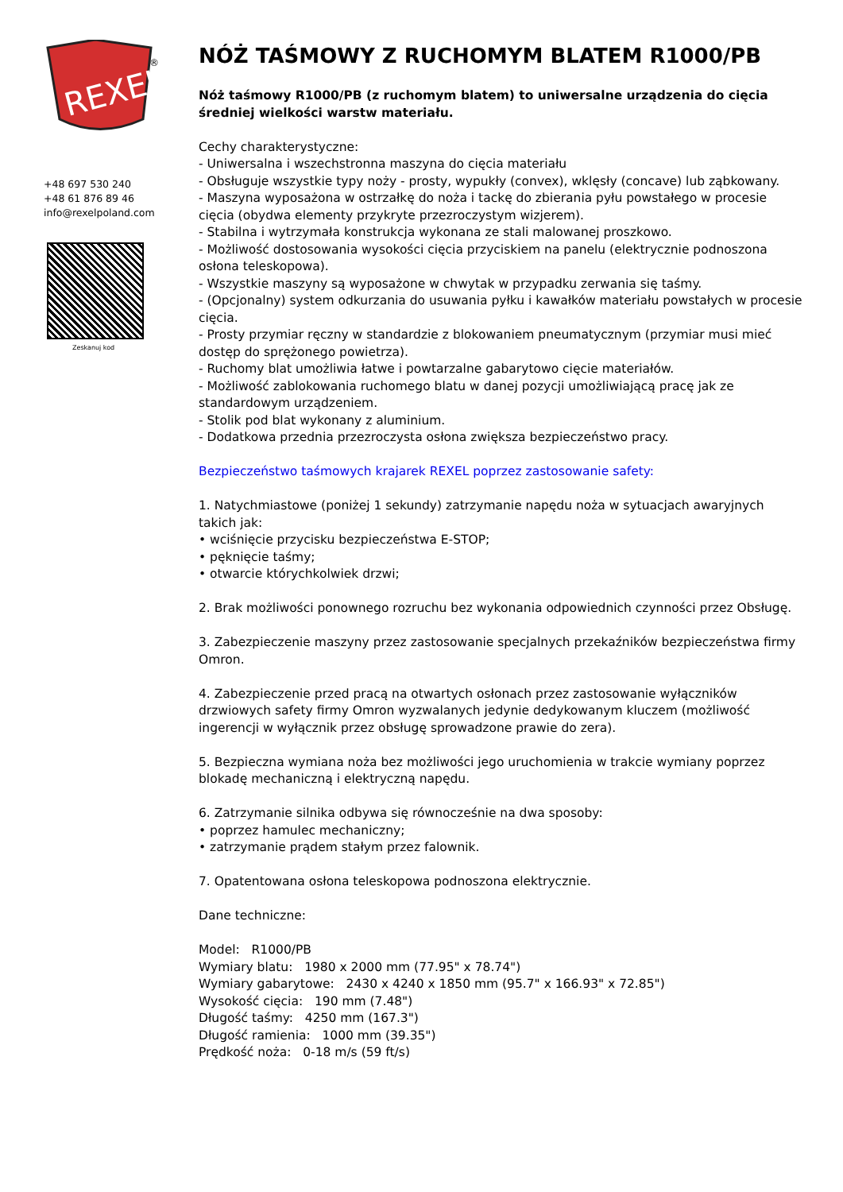REXEL
®
+48 697 530 240
+48 61 876 89 46
info@rexelpoland.com
Zeskanuj kod
NÓŻ TAŚMOWY Z RUCHOMYM BLATEM R1000/PB
Nóż taśmowy R1000/PB (z ruchomym blatem) to uniwersalne urządzenia do cięcia średniej wielkości warstw materiału.
Cechy charakterystyczne:
- Uniwersalna i wszechstronna maszyna do cięcia materiału
- Obsługuje wszystkie typy noży - prosty, wypukły (convex), wklęsły (concave) lub ząbkowany.
- Maszyna wyposażona w ostrzałkę do noża i tackę do zbierania pyłu powstałego w procesie cięcia (obydwa elementy przykryte przezroczystym wizjerem).
- Stabilna i wytrzymała konstrukcja wykonana ze stali malowanej proszkowo.
- Możliwość dostosowania wysokości cięcia przyciskiem na panelu (elektrycznie podnoszona osłona teleskopowa).
- Wszystkie maszyny są wyposażone w chwytak w przypadku zerwania się taśmy.
- (Opcjonalny) system odkurzania do usuwania pyłku i kawałków materiału powstałych w procesie cięcia.
- Prosty przymiar ręczny w standardzie z blokowaniem pneumatycznym (przymiar musi mieć dostęp do sprężonego powietrza).
- Ruchomy blat umożliwia łatwe i powtarzalne gabarytowo cięcie materiałów.
- Możliwość zablokowania ruchomego blatu w danej pozycji umożliwiającą pracę jak ze standardowym urządzeniem.
- Stolik pod blat wykonany z aluminium.
- Dodatkowa przednia przezroczysta osłona zwiększa bezpieczeństwo pracy.
Bezpieczeństwo taśmowych krajarek REXEL poprzez zastosowanie safety:
1. Natychmiastowe (poniżej 1 sekundy) zatrzymanie napędu noża w sytuacjach awaryjnych takich jak:
• wciśnięcie przycisku bezpieczeństwa E-STOP;
• pęknięcie taśmy;
• otwarcie którychkolwiek drzwi;
2. Brak możliwości ponownego rozruchu bez wykonania odpowiednich czynności przez Obsługę.
3. Zabezpieczenie maszyny przez zastosowanie specjalnych przekaźników bezpieczeństwa firmy Omron.
4. Zabezpieczenie przed pracą na otwartych osłonach przez zastosowanie wyłączników drzwiowych safety firmy Omron wyzwalanych jedynie dedykowanym kluczem (możliwość ingerencji w wyłącznik przez obsługę sprowadzone prawie do zera).
5. Bezpieczna wymiana noża bez możliwości jego uruchomienia w trakcie wymiany poprzez blokadę mechaniczną i elektryczną napędu.
6. Zatrzymanie silnika odbywa się równocześnie na dwa sposoby:
• poprzez hamulec mechaniczny;
• zatrzymanie prądem stałym przez falownik.
7. Opatentowana osłona teleskopowa podnoszona elektrycznie.
Dane techniczne:
Model: R1000/PB
Wymiary blatu: 1980 x 2000 mm (77.95" x 78.74")
Wymiary gabarytowe: 2430 x 4240 x 1850 mm (95.7" x 166.93" x 72.85")
Wysokość cięcia: 190 mm (7.48")
Długość taśmy: 4250 mm (167.3")
Długość ramienia: 1000 mm (39.35")
Prędkość noża: 0-18 m/s (59 ft/s)